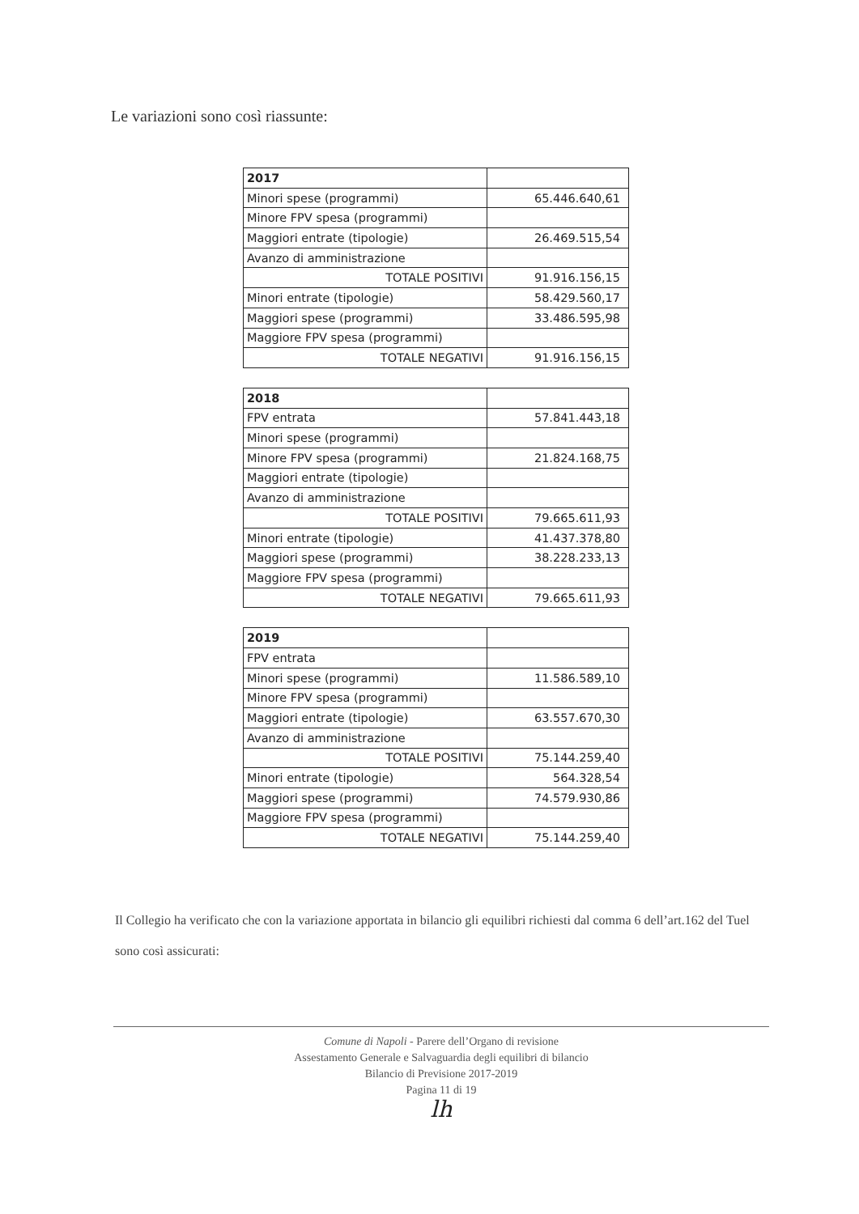Le variazioni sono così riassunte:
| 2017 | |
| Minori spese (programmi) | 65.446.640,61 |
| Minore FPV spesa (programmi) | |
| Maggiori entrate (tipologie) | 26.469.515,54 |
| Avanzo di amministrazione | |
| TOTALE POSITIVI | 91.916.156,15 |
| Minori entrate (tipologie) | 58.429.560,17 |
| Maggiori spese (programmi) | 33.486.595,98 |
| Maggiore FPV spesa (programmi) | |
| TOTALE NEGATIVI | 91.916.156,15 |
| 2018 | |
| FPV entrata | 57.841.443,18 |
| Minori spese (programmi) | |
| Minore FPV spesa (programmi) | 21.824.168,75 |
| Maggiori entrate (tipologie) | |
| Avanzo di amministrazione | |
| TOTALE POSITIVI | 79.665.611,93 |
| Minori entrate (tipologie) | 41.437.378,80 |
| Maggiori spese (programmi) | 38.228.233,13 |
| Maggiore FPV spesa (programmi) | |
| TOTALE NEGATIVI | 79.665.611,93 |
| 2019 | |
| FPV entrata | |
| Minori spese (programmi) | 11.586.589,10 |
| Minore FPV spesa (programmi) | |
| Maggiori entrate (tipologie) | 63.557.670,30 |
| Avanzo di amministrazione | |
| TOTALE POSITIVI | 75.144.259,40 |
| Minori entrate (tipologie) | 564.328,54 |
| Maggiori spese (programmi) | 74.579.930,86 |
| Maggiore FPV spesa (programmi) | |
| TOTALE NEGATIVI | 75.144.259,40 |
Il Collegio ha verificato che con la variazione apportata in bilancio gli equilibri richiesti dal comma 6 dell’art.162 del Tuel sono così assicurati:
Comune di Napoli - Parere dell’Organo di revisione
Assestamento Generale e Salvaguardia degli equilibri di bilancio
Bilancio di Previsione 2017-2019
Pagina 11 di 19
lh